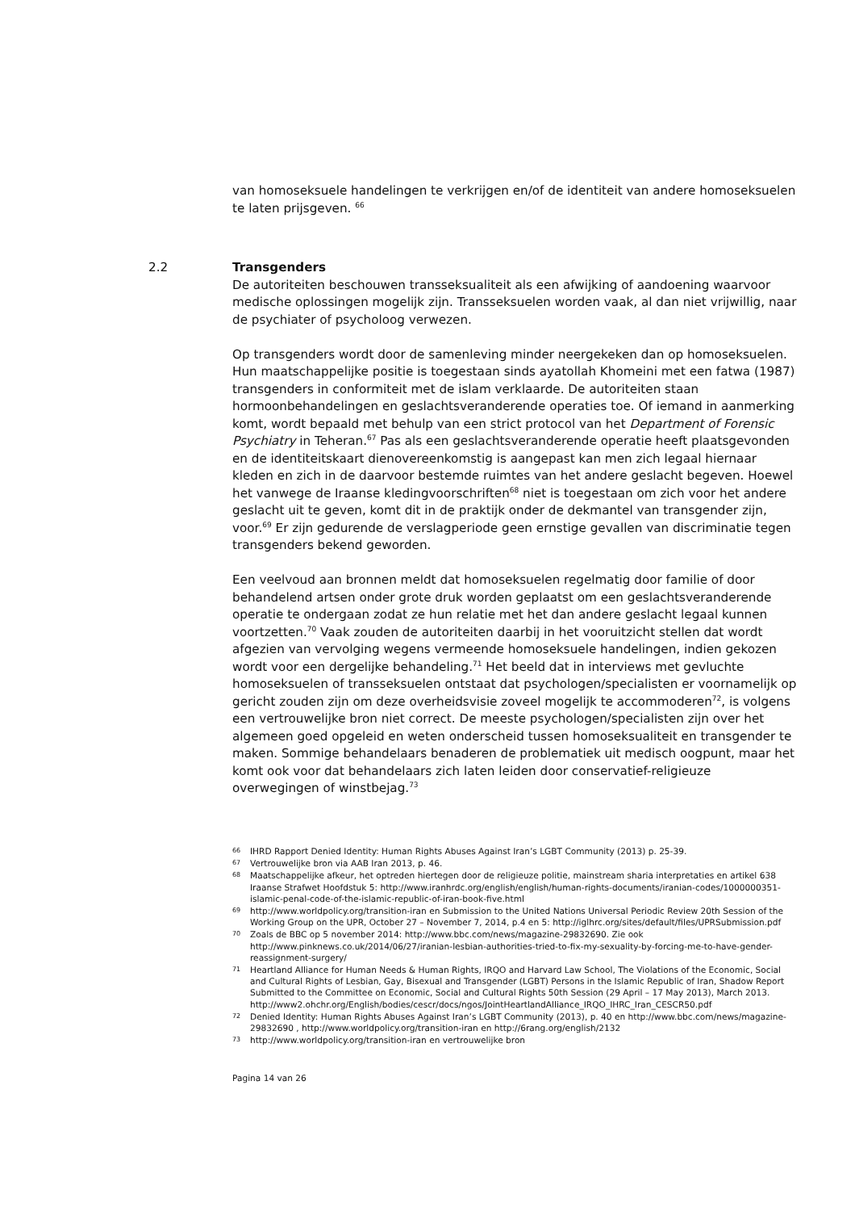van homoseksuele handelingen te verkrijgen en/of de identiteit van andere homoseksuelen te laten prijsgeven. <sup>66</sup>
2.2 Transgenders
De autoriteiten beschouwen transseksualiteit als een afwijking of aandoening waarvoor medische oplossingen mogelijk zijn. Transseksuelen worden vaak, al dan niet vrijwillig, naar de psychiater of psycholoog verwezen.
Op transgenders wordt door de samenleving minder neergekeken dan op homoseksuelen. Hun maatschappelijke positie is toegestaan sinds ayatollah Khomeini met een fatwa (1987) transgenders in conformiteit met de islam verklaarde. De autoriteiten staan hormoonbehandelingen en geslachtsveranderende operaties toe. Of iemand in aanmerking komt, wordt bepaald met behulp van een strict protocol van het Department of Forensic Psychiatry in Teheran.<sup>67</sup> Pas als een geslachtsveranderende operatie heeft plaatsgevonden en de identiteitskaart dienovereenkomstig is aangepast kan men zich legaal hiernaar kleden en zich in de daarvoor bestemde ruimtes van het andere geslacht begeven. Hoewel het vanwege de Iraanse kledingvoorschriften<sup>68</sup> niet is toegestaan om zich voor het andere geslacht uit te geven, komt dit in de praktijk onder de dekmantel van transgender zijn, voor.<sup>69</sup> Er zijn gedurende de verslagperiode geen ernstige gevallen van discriminatie tegen transgenders bekend geworden.
Een veelvoud aan bronnen meldt dat homoseksuelen regelmatig door familie of door behandelend artsen onder grote druk worden geplaatst om een geslachtsveranderende operatie te ondergaan zodat ze hun relatie met het dan andere geslacht legaal kunnen voortzetten.<sup>70</sup> Vaak zouden de autoriteiten daarbij in het vooruitzicht stellen dat wordt afgezien van vervolging wegens vermeende homoseksuele handelingen, indien gekozen wordt voor een dergelijke behandeling.<sup>71</sup> Het beeld dat in interviews met gevluchte homoseksuelen of transseksuelen ontstaat dat psychologen/specialisten er voornamelijk op gericht zouden zijn om deze overheidsvisie zoveel mogelijk te accommoderen<sup>72</sup>, is volgens een vertrouwelijke bron niet correct. De meeste psychologen/specialisten zijn over het algemeen goed opgeleid en weten onderscheid tussen homoseksualiteit en transgender te maken. Sommige behandelaars benaderen de problematiek uit medisch oogpunt, maar het komt ook voor dat behandelaars zich laten leiden door conservatief-religieuze overwegingen of winstbejag.<sup>73</sup>
66 IHRD Rapport Denied Identity: Human Rights Abuses Against Iran’s LGBT Community (2013) p. 25-39.
67 Vertrouwelijke bron via AAB Iran 2013, p. 46.
68 Maatschappelijke afkeur, het optreden hiertegen door de religieuze politie, mainstream sharia interpretaties en artikel 638 Iraanse Strafwet Hoofdstuk 5: http://www.iranhrdc.org/english/english/human-rights-documents/iranian-codes/1000000351-islamic-penal-code-of-the-islamic-republic-of-iran-book-five.html
69 http://www.worldpolicy.org/transition-iran en Submission to the United Nations Universal Periodic Review 20th Session of the Working Group on the UPR, October 27 – November 7, 2014, p.4 en 5: http://iglhrc.org/sites/default/files/UPRSubmission.pdf
70 Zoals de BBC op 5 november 2014: http://www.bbc.com/news/magazine-29832690. Zie ook http://www.pinknews.co.uk/2014/06/27/iranian-lesbian-authorities-tried-to-fix-my-sexuality-by-forcing-me-to-have-gender-reassignment-surgery/
71 Heartland Alliance for Human Needs & Human Rights, IRQO and Harvard Law School, The Violations of the Economic, Social and Cultural Rights of Lesbian, Gay, Bisexual and Transgender (LGBT) Persons in the Islamic Republic of Iran, Shadow Report Submitted to the Committee on Economic, Social and Cultural Rights 50th Session (29 April – 17 May 2013), March 2013. http://www2.ohchr.org/English/bodies/cescr/docs/ngos/JointHeartlandAlliance_IRQO_IHRC_Iran_CESCR50.pdf
72 Denied Identity: Human Rights Abuses Against Iran’s LGBT Community (2013), p. 40 en http://www.bbc.com/news/magazine-29832690 , http://www.worldpolicy.org/transition-iran en http://6rang.org/english/2132
73 http://www.worldpolicy.org/transition-iran en vertrouwelijke bron
Pagina 14 van 26